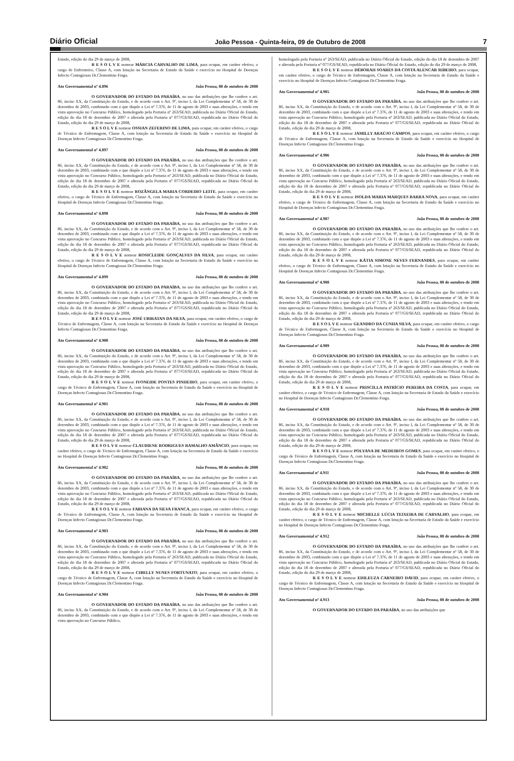Diário Oficial João Pessoa - Quinta-feira, 09 de Outubro de 2008 7
Estado, edição do dia 29 de março de 2008,
R E S O L V E nomear MÁRCIA CARVALHO DE LIMA, para ocupar, em caráter efetivo, o cargo de Enfermeiro, Classe A, com lotação na Secretaria de Estado da Saúde e exercício no Hospital de Doenças Infecto Contagiosas Dr.Clementino Fraga.
Ato Governamental nº 4.896 João Pessoa, 08 de outubro de 2008
O GOVERNADOR DO ESTADO DA PARAÍBA, no uso das atribuições que lhe confere o art. 86, inciso XX, da Constituição do Estado, e de acordo com o Art. 9º, inciso I, da Lei Complementar nº 58, de 30 de dezembro de 2003, combinado com o que dispõe a Lei nº 7.376, de 11 de agosto de 2003 e suas alterações, e tendo em vista aprovação no Concurso Público, homologado pela Portaria nº 263/SEAD, publicada no Diário Oficial do Estado, edição do dia 18 de dezembro de 2007 e alterada pela Portaria nº 077/GS/SEAD, republicada no Diário Oficial do Estado, edição do dia 29 de março de 2008,
R E S O L V E nomear OSSIAN ZEFERINO DE LIMA, para ocupar, em caráter efetivo, o cargo de Técnico de Enfermagem, Classe A, com lotação na Secretaria de Estado da Saúde e exercício no Hospital de Doenças Infecto Contagiosas Dr.Clementino Fraga.
Ato Governamental nº 4.897 João Pessoa, 08 de outubro de 2008
O GOVERNADOR DO ESTADO DA PARAÍBA, no uso das atribuições que lhe confere o art. 86, inciso XX, da Constituição do Estado, e de acordo com o Art. 9º, inciso I, da Lei Complementar nº 58, de 30 de dezembro de 2003, combinado com o que dispõe a Lei nº 7.376, de 11 de agosto de 2003 e suas alterações, e tendo em vista aprovação no Concurso Público, homologado pela Portaria nº 263/SEAD, publicada no Diário Oficial do Estado, edição do dia 18 de dezembro de 2007 e alterada pela Portaria nº 077/GS/SEAD, republicada no Diário Oficial do Estado, edição do dia 29 de março de 2008,
R E S O L V E nomear ROZÂNGELA MARIA CORDEIRO LEITE, para ocupar, em caráter efetivo, o cargo de Técnico de Enfermagem, Classe A, com lotação na Secretaria de Estado da Saúde e exercício no Hospital de Doenças Infecto Contagiosas Dr.Clementino Fraga.
Ato Governamental nº 4.898 João Pessoa, 08 de outubro de 2008
O GOVERNADOR DO ESTADO DA PARAÍBA, no uso das atribuições que lhe confere o art. 86, inciso XX, da Constituição do Estado, e de acordo com o Art. 9º, inciso I, da Lei Complementar nº 58, de 30 de dezembro de 2003, combinado com o que dispõe a Lei nº 7.376, de 11 de agosto de 2003 e suas alterações, e tendo em vista aprovação no Concurso Público, homologado pela Portaria nº 263/SEAD, publicada no Diário Oficial do Estado, edição do dia 18 de dezembro de 2007 e alterada pela Portaria nº 077/GS/SEAD, republicada no Diário Oficial do Estado, edição do dia 29 de março de 2008,
R E S O L V E nomear ROSICLEIDE GONÇALVES DA SILVA, para ocupar, em caráter efetivo, o cargo de Técnico de Enfermagem, Classe A, com lotação na Secretaria de Estado da Saúde e exercício no Hospital de Doenças Infecto Contagiosas Dr.Clementino Fraga.
Ato Governamental nº 4.899 João Pessoa, 08 de outubro de 2008
O GOVERNADOR DO ESTADO DA PARAÍBA, no uso das atribuições que lhe confere o art. 86, inciso XX, da Constituição do Estado, e de acordo com o Art. 9º, inciso I, da Lei Complementar nº 58, de 30 de dezembro de 2003, combinado com o que dispõe a Lei nº 7.376, de 11 de agosto de 2003 e suas alterações, e tendo em vista aprovação no Concurso Público, homologado pela Portaria nº 263/SEAD, publicada no Diário Oficial do Estado, edição do dia 18 de dezembro de 2007 e alterada pela Portaria nº 077/GS/SEAD, republicada no Diário Oficial do Estado, edição do dia 29 de março de 2008,
R E S O L V E nomear JOSÉ UBIRATAN DA SILVA, para ocupar, em caráter efetivo, o cargo de Técnico de Enfermagem, Classe A, com lotação na Secretaria de Estado da Saúde e exercício no Hospital de Doenças Infecto Contagiosas Dr.Clementino Fraga.
Ato Governamental nº 4.900 João Pessoa, 08 de outubro de 2008
O GOVERNADOR DO ESTADO DA PARAÍBA, no uso das atribuições que lhe confere o art. 86, inciso XX, da Constituição do Estado, e de acordo com o Art. 9º, inciso I, da Lei Complementar nº 58, de 30 de dezembro de 2003, combinado com o que dispõe a Lei nº 7.376, de 11 de agosto de 2003 e suas alterações, e tendo em vista aprovação no Concurso Público, homologado pela Portaria nº 263/SEAD, publicada no Diário Oficial do Estado, edição do dia 18 de dezembro de 2007 e alterada pela Portaria nº 077/GS/SEAD, republicada no Diário Oficial do Estado, edição do dia 29 de março de 2008,
R E S O L V E nomear IVONEIDE PONTES PINHEIRO, para ocupar, em caráter efetivo, o cargo de Técnico de Enfermagem, Classe A, com lotação na Secretaria de Estado da Saúde e exercício no Hospital de Doenças Infecto Contagiosas Dr.Clementino Fraga.
Ato Governamental nº 4.901 João Pessoa, 08 de outubro de 2008
O GOVERNADOR DO ESTADO DA PARAÍBA, no uso das atribuições que lhe confere o art. 86, inciso XX, da Constituição do Estado, e de acordo com o Art. 9º, inciso I, da Lei Complementar nº 58, de 30 de dezembro de 2003, combinado com o que dispõe a Lei nº 7.376, de 11 de agosto de 2003 e suas alterações, e tendo em vista aprovação no Concurso Público, homologado pela Portaria nº 263/SEAD, publicada no Diário Oficial do Estado, edição do dia 18 de dezembro de 2007 e alterada pela Portaria nº 077/GS/SEAD, republicada no Diário Oficial do Estado, edição do dia 29 de março de 2008,
R E S O L V E nomear CLAUDIENE RODRIGUES RAMALHO AMÂNCIO, para ocupar, em caráter efetivo, o cargo de Técnico de Enfermagem, Classe A, com lotação na Secretaria de Estado da Saúde e exercício no Hospital de Doenças Infecto Contagiosas Dr.Clementino Fraga.
Ato Governamental nº 4.902 João Pessoa, 08 de outubro de 2008
O GOVERNADOR DO ESTADO DA PARAÍBA, no uso das atribuições que lhe confere o art. 86, inciso XX, da Constituição do Estado, e de acordo com o Art. 9º, inciso I, da Lei Complementar nº 58, de 30 de dezembro de 2003, combinado com o que dispõe a Lei nº 7.376, de 11 de agosto de 2003 e suas alterações, e tendo em vista aprovação no Concurso Público, homologado pela Portaria nº 263/SEAD, publicada no Diário Oficial do Estado, edição do dia 18 de dezembro de 2007 e alterada pela Portaria nº 077/GS/SEAD, republicada no Diário Oficial do Estado, edição do dia 29 de março de 2008,
R E S O L V E nomear FABIANA DA SILVA FRANCA, para ocupar, em caráter efetivo, o cargo de Técnico de Enfermagem, Classe A, com lotação na Secretaria de Estado da Saúde e exercício no Hospital de Doenças Infecto Contagiosas Dr.Clementino Fraga.
Ato Governamental nº 4.903 João Pessoa, 08 de outubro de 2008
O GOVERNADOR DO ESTADO DA PARAÍBA, no uso das atribuições que lhe confere o art. 86, inciso XX, da Constituição do Estado, e de acordo com o Art. 9º, inciso I, da Lei Complementar nº 58, de 30 de dezembro de 2003, combinado com o que dispõe a Lei nº 7.376, de 11 de agosto de 2003 e suas alterações, e tendo em vista aprovação no Concurso Público, homologado pela Portaria nº 263/SEAD, publicada no Diário Oficial do Estado, edição do dia 18 de dezembro de 2007 e alterada pela Portaria nº 077/GS/SEAD, republicada no Diário Oficial do Estado, edição do dia 29 de março de 2008,
R E S O L V E nomear CIBELLY NUNES FORTUNATO, para ocupar, em caráter efetivo, o cargo de Técnico de Enfermagem, Classe A, com lotação na Secretaria de Estado da Saúde e exercício no Hospital de Doenças Infecto Contagiosas Dr.Clementino Fraga.
Ato Governamental nº 4.904 João Pessoa, 08 de outubro de 2008
O GOVERNADOR DO ESTADO DA PARAÍBA, no uso das atribuições que lhe confere o art. 86, inciso XX, da Constituição do Estado, e de acordo com o Art. 9º, inciso I, da Lei Complementar nº 58, de 30 de dezembro de 2003, combinado com o que dispõe a Lei nº 7.376, de 11 de agosto de 2003 e suas alterações, e tendo em vista aprovação no Concurso Público,
homologado pela Portaria nº 263/SEAD, publicada no Diário Oficial do Estado, edição do dia 18 de dezembro de 2007 e alterada pela Portaria nº 077/GS/SEAD, republicada no Diário Oficial do Estado, edição do dia 29 de março de 2008,
R E S O L V E nomear DÉBORAH SOARES DA COSTA ALENCAR RIBEIRO, para ocupar, em caráter efetivo, o cargo de Técnico de Enfermagem, Classe A, com lotação na Secretaria de Estado da Saúde e exercício no Hospital de Doenças Infecto Contagiosas Dr.Clementino Fraga.
Ato Governamental nº 4.905 João Pessoa, 08 de outubro de 2008
O GOVERNADOR DO ESTADO DA PARAÍBA, no uso das atribuições que lhe confere o art. 86, inciso XX, da Constituição do Estado, e de acordo com o Art. 9º, inciso I, da Lei Complementar nº 58, de 30 de dezembro de 2003, combinado com o que dispõe a Lei nº 7.376, de 11 de agosto de 2003 e suas alterações, e tendo em vista aprovação no Concurso Público, homologado pela Portaria nº 263/SEAD, publicada no Diário Oficial do Estado, edição do dia 18 de dezembro de 2007 e alterada pela Portaria nº 077/GS/SEAD, republicada no Diário Oficial do Estado, edição do dia 29 de março de 2008,
R E S O L V E nomear JAMILLY ARAÚJO CAMPOS, para ocupar, em caráter efetivo, o cargo de Técnico de Enfermagem, Classe A, com lotação na Secretaria de Estado da Saúde e exercício no Hospital de Doenças Infecto Contagiosas Dr.Clementino Fraga.
Ato Governamental nº 4.906 João Pessoa, 08 de outubro de 2008
O GOVERNADOR DO ESTADO DA PARAÍBA, no uso das atribuições que lhe confere o art. 86, inciso XX, da Constituição do Estado, e de acordo com o Art. 9º, inciso I, da Lei Complementar nº 58, de 30 de dezembro de 2003, combinado com o que dispõe a Lei nº 7.376, de 11 de agosto de 2003 e suas alterações, e tendo em vista aprovação no Concurso Público, homologado pela Portaria nº 263/SEAD, publicada no Diário Oficial do Estado, edição do dia 18 de dezembro de 2007 e alterada pela Portaria nº 077/GS/SEAD, republicada no Diário Oficial do Estado, edição do dia 29 de março de 2008,
R E S O L V E nomear ISOLDA MARIA MARQUES BARRA NOVA, para ocupar, em caráter efetivo, o cargo de Técnico de Enfermagem, Classe A, com lotação na Secretaria de Estado da Saúde e exercício no Hospital de Doenças Infecto Contagiosas Dr.Clementino Fraga.
Ato Governamental nº 4.907 João Pessoa, 08 de outubro de 2008
O GOVERNADOR DO ESTADO DA PARAÍBA, no uso das atribuições que lhe confere o art. 86, inciso XX, da Constituição do Estado, e de acordo com o Art. 9º, inciso I, da Lei Complementar nº 58, de 30 de dezembro de 2003, combinado com o que dispõe a Lei nº 7.376, de 11 de agosto de 2003 e suas alterações, e tendo em vista aprovação no Concurso Público, homologado pela Portaria nº 263/SEAD, publicada no Diário Oficial do Estado, edição do dia 18 de dezembro de 2007 e alterada pela Portaria nº 077/GS/SEAD, republicada no Diário Oficial do Estado, edição do dia 29 de março de 2008,
R E S O L V E nomear KÁTIA SIMONE NEVES FERNANDES, para ocupar, em caráter efetivo, o cargo de Técnico de Enfermagem, Classe A, com lotação na Secretaria de Estado da Saúde e exercício no Hospital de Doenças Infecto Contagiosas Dr.Clementino Fraga.
Ato Governamental nº 4.908 João Pessoa, 08 de outubro de 2008
O GOVERNADOR DO ESTADO DA PARAÍBA, no uso das atribuições que lhe confere o art. 86, inciso XX, da Constituição do Estado, e de acordo com o Art. 9º, inciso I, da Lei Complementar nº 58, de 30 de dezembro de 2003, combinado com o que dispõe a Lei nº 7.376, de 11 de agosto de 2003 e suas alterações, e tendo em vista aprovação no Concurso Público, homologado pela Portaria nº 263/SEAD, publicada no Diário Oficial do Estado, edição do dia 18 de dezembro de 2007 e alterada pela Portaria nº 077/GS/SEAD, republicada no Diário Oficial do Estado, edição do dia 29 de março de 2008,
R E S O L V E nomear GEANDRO DA CUNHA SILVA, para ocupar, em caráter efetivo, o cargo de Técnico de Enfermagem, Classe A, com lotação na Secretaria de Estado da Saúde e exercício no Hospital de Doenças Infecto Contagiosas Dr.Clementino Fraga.
Ato Governamental nº 4.909 João Pessoa, 08 de outubro de 2008
O GOVERNADOR DO ESTADO DA PARAÍBA, no uso das atribuições que lhe confere o art. 86, inciso XX, da Constituição do Estado, e de acordo com o Art. 9º, inciso I, da Lei Complementar nº 58, de 30 de dezembro de 2003, combinado com o que dispõe a Lei nº 7.376, de 11 de agosto de 2003 e suas alterações, e tendo em vista aprovação no Concurso Público, homologado pela Portaria nº 263/SEAD, publicada no Diário Oficial do Estado, edição do dia 18 de dezembro de 2007 e alterada pela Portaria nº 077/GS/SEAD, republicada no Diário Oficial do Estado, edição do dia 29 de março de 2008,
R E S O L V E nomear PRISCILLA PATRÍCIO PEREIRA DA COSTA, para ocupar, em caráter efetivo, o cargo de Técnico de Enfermagem, Classe A, com lotação na Secretaria de Estado da Saúde e exercício no Hospital de Doenças Infecto Contagiosas Dr.Clementino Fraga.
Ato Governamental nº 4.910 João Pessoa, 08 de outubro de 2008
O GOVERNADOR DO ESTADO DA PARAÍBA, no uso das atribuições que lhe confere o art. 86, inciso XX, da Constituição do Estado, e de acordo com o Art. 9º, inciso I, da Lei Complementar nº 58, de 30 de dezembro de 2003, combinado com o que dispõe a Lei nº 7.376, de 11 de agosto de 2003 e suas alterações, e tendo em vista aprovação no Concurso Público, homologado pela Portaria nº 263/SEAD, publicada no Diário Oficial do Estado, edição do dia 18 de dezembro de 2007 e alterada pela Portaria nº 077/GS/SEAD, republicada no Diário Oficial do Estado, edição do dia 29 de março de 2008,
R E S O L V E nomear POLYANA DE MEDEIROS GOMES, para ocupar, em caráter efetivo, o cargo de Técnico de Enfermagem, Classe A, com lotação na Secretaria de Estado da Saúde e exercício no Hospital de Doenças Infecto Contagiosas Dr.Clementino Fraga.
Ato Governamental nº 4.911 João Pessoa, 08 de outubro de 2008
O GOVERNADOR DO ESTADO DA PARAÍBA, no uso das atribuições que lhe confere o art. 86, inciso XX, da Constituição do Estado, e de acordo com o Art. 9º, inciso I, da Lei Complementar nº 58, de 30 de dezembro de 2003, combinado com o que dispõe a Lei nº 7.376, de 11 de agosto de 2003 e suas alterações, e tendo em vista aprovação no Concurso Público, homologado pela Portaria nº 263/SEAD, publicada no Diário Oficial do Estado, edição do dia 18 de dezembro de 2007 e alterada pela Portaria nº 077/GS/SEAD, republicada no Diário Oficial do Estado, edição do dia 29 de março de 2008,
R E S O L V E nomear MICHELLE LÚCIA TEIXEIRA DE CARVALHO, para ocupar, em caráter efetivo, o cargo de Técnico de Enfermagem, Classe A, com lotação na Secretaria de Estado da Saúde e exercício no Hospital de Doenças Infecto Contagiosas Dr.Clementino Fraga.
Ato Governamental nº 4.912 João Pessoa, 08 de outubro de 2008
O GOVERNADOR DO ESTADO DA PARAÍBA, no uso das atribuições que lhe confere o art. 86, inciso XX, da Constituição do Estado, e de acordo com o Art. 9º, inciso I, da Lei Complementar nº 58, de 30 de dezembro de 2003, combinado com o que dispõe a Lei nº 7.376, de 11 de agosto de 2003 e suas alterações, e tendo em vista aprovação no Concurso Público, homologado pela Portaria nº 263/SEAD, publicada no Diário Oficial do Estado, edição do dia 18 de dezembro de 2007 e alterada pela Portaria nº 077/GS/SEAD, republicada no Diário Oficial do Estado, edição do dia 29 de março de 2008,
R E S O L V E nomear EDILEUZA CARNEIRO DAVID, para ocupar, em caráter efetivo, o cargo de Técnico de Enfermagem, Classe A, com lotação na Secretaria de Estado da Saúde e exercício no Hospital de Doenças Infecto Contagiosas Dr.Clementino Fraga.
Ato Governamental nº 4.913 João Pessoa, 08 de outubro de 2008
O GOVERNADOR DO ESTADO DA PARAÍBA, no uso das atribuições que